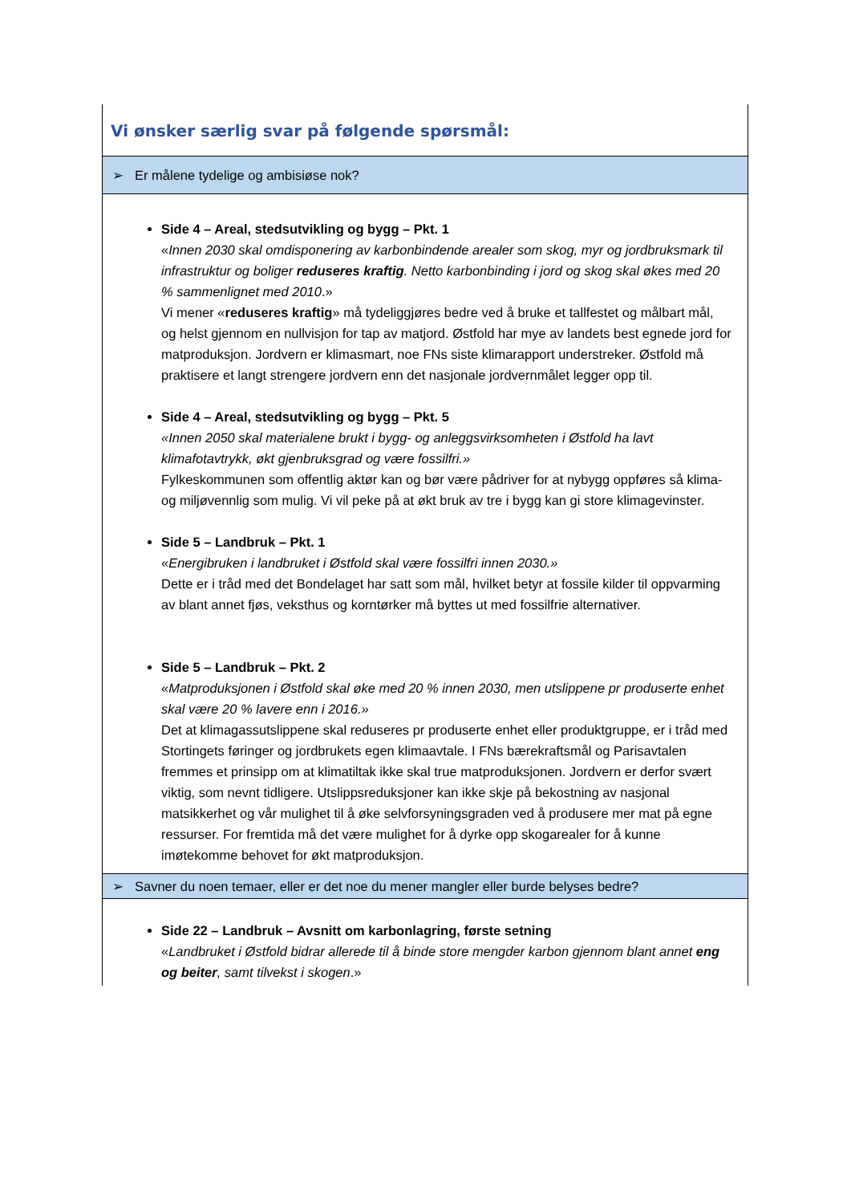| Vi ønsker særlig svar på følgende spørsmål: |
| ➢ Er målene tydelige og ambisiøse nok? |
| Side 4 – Areal, stedsutvikling og bygg – Pkt. 1 « Innen 2030 skal omdisponering av karbonbindende arealer som skog, myr og jordbruksmark til infrastruktur og boliger reduseres kraftig . Netto karbonbinding i jord og skog skal økes med 20 % sammenlignet med 2010 .» Vi mener « reduseres kraftig » må tydeliggjøres bedre ved å bruke et tallfestet og målbart mål, og helst gjennom en nullvisjon for tap av matjord. Østfold har mye av landets best egnede jord for matproduksjon. Jordvern er klimasmart, noe FNs siste klimarapport understreker. Østfold må praktisere et langt strengere jordvern enn det nasjonale jordvernmålet legger opp til. Side 4 – Areal, stedsutvikling og bygg – Pkt. 5 «Innen 2050 skal materialene brukt i bygg- og anleggsvirksomheten i Østfold ha lavt klimafotavtrykk, økt gjenbruksgrad og være fossilfri.» Fylkeskommunen som offentlig aktør kan og bør være pådriver for at nybygg oppføres så klima- og miljøvennlig som mulig. Vi vil peke på at økt bruk av tre i bygg kan gi store klimagevinster. Side 5 – Landbruk – Pkt. 1 « Energibruken i landbruket i Østfold skal være fossilfri innen 2030.» Dette er i tråd med det Bondelaget har satt som mål, hvilket betyr at fossile kilder til oppvarming av blant annet fjøs, veksthus og korntørker må byttes ut med fossilfrie alternativer. Side 5 – Landbruk – Pkt. 2 « Matproduksjonen i Østfold skal øke med 20 % innen 2030, men utslippene pr produserte enhet skal være 20 % lavere enn i 2016.» Det at klimagassutslippene skal reduseres pr produserte enhet eller produktgruppe, er i tråd med Stortingets føringer og jordbrukets egen klimaavtale. I FNs bærekraftsmål og Parisavtalen fremmes et prinsipp om at klimatiltak ikke skal true matproduksjonen. Jordvern er derfor svært viktig, som nevnt tidligere. Utslippsreduksjoner kan ikke skje på bekostning av nasjonal matsikkerhet og vår mulighet til å øke selvforsyningsgraden ved å produsere mer mat på egne ressurser. For fremtida må det være mulighet for å dyrke opp skogarealer for å kunne imøtekomme behovet for økt matproduksjon. |
| ➢ Savner du noen temaer, eller er det noe du mener mangler eller burde belyses bedre? |
| Side 22 – Landbruk – Avsnitt om karbonlagring, første setning « Landbruket i Østfold bidrar allerede til å binde store mengder karbon gjennom blant annet eng og beiter , samt tilvekst i skogen .» |